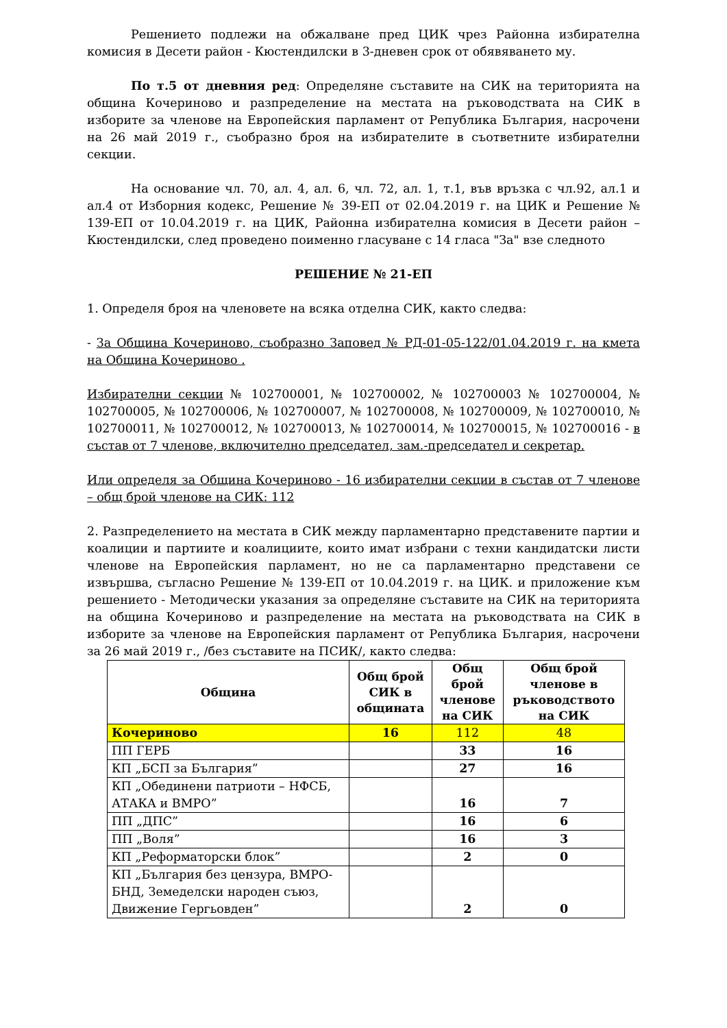Решението подлежи на обжалване пред ЦИК чрез Районна избирателна комисия в Десети район - Кюстендилски в 3-дневен срок от обявяването му.
По т.5 от дневния ред: Определяне съставите на СИК на територията на община Кочериново и разпределение на местата на ръководствата на СИК в изборите за членове на Европейския парламент от Република България, насрочени на 26 май 2019 г., съобразно броя на избирателите в съответните избирателни секции.
На основание чл. 70, ал. 4, ал. 6, чл. 72, ал. 1, т.1, във връзка с чл.92, ал.1 и ал.4 от Изборния кодекс, Решение № 39-ЕП от 02.04.2019 г. на ЦИК и Решение № 139-ЕП от 10.04.2019 г. на ЦИК, Районна избирателна комисия в Десети район – Кюстендилски, след проведено поименно гласуване с 14 гласа "За" взе следното
РЕШЕНИЕ № 21-ЕП
1. Определя броя на членовете на всяка отделна СИК, както следва:
- За Община Кочериново, съобразно Заповед № РД-01-05-122/01.04.2019 г. на кмета на Община Кочериново .
Избирателни секции № 102700001, № 102700002, № 102700003 № 102700004, № 102700005, № 102700006, № 102700007, № 102700008, № 102700009, № 102700010, № 102700011, № 102700012, № 102700013, № 102700014, № 102700015, № 102700016 - в състав от 7 членове, включително председател, зам.-председател и секретар.
Или определя за Община Кочериново - 16 избирателни секции в състав от 7 членове – общ брой членове на СИК: 112
2. Разпределението на местата в СИК между парламентарно представените партии и коалиции и партиите и коалициите, които имат избрани с техни кандидатски листи членове на Европейския парламент, но не са парламентарно представени се извършва, съгласно Решение № 139-ЕП от 10.04.2019 г. на ЦИК. и приложение към решението - Методически указания за определяне съставите на СИК на територията на община Кочериново и разпределение на местата на ръководствата на СИК в изборите за членове на Европейския парламент от Република България, насрочени за 26 май 2019 г., /без съставите на ПСИК/, както следва:
| Община | Общ брой СИК в общината | Общ брой членове на СИК | Общ брой членове в ръководството на СИК |
| --- | --- | --- | --- |
| Кочериново | 16 | 112 | 48 |
| ПП ГЕРБ | | 33 | 16 |
| КП „БСП за България” | | 27 | 16 |
| КП „Обединени патриоти – НФСБ, АТАКА и ВМРО” | | 16 | 7 |
| ПП „ДПС” | | 16 | 6 |
| ПП „Воля” | | 16 | 3 |
| КП „Реформаторски блок” | | 2 | 0 |
| КП „България без цензура, ВМРО-БНД, Земеделски народен съюз, Движение Гергьовден” | | 2 | 0 |